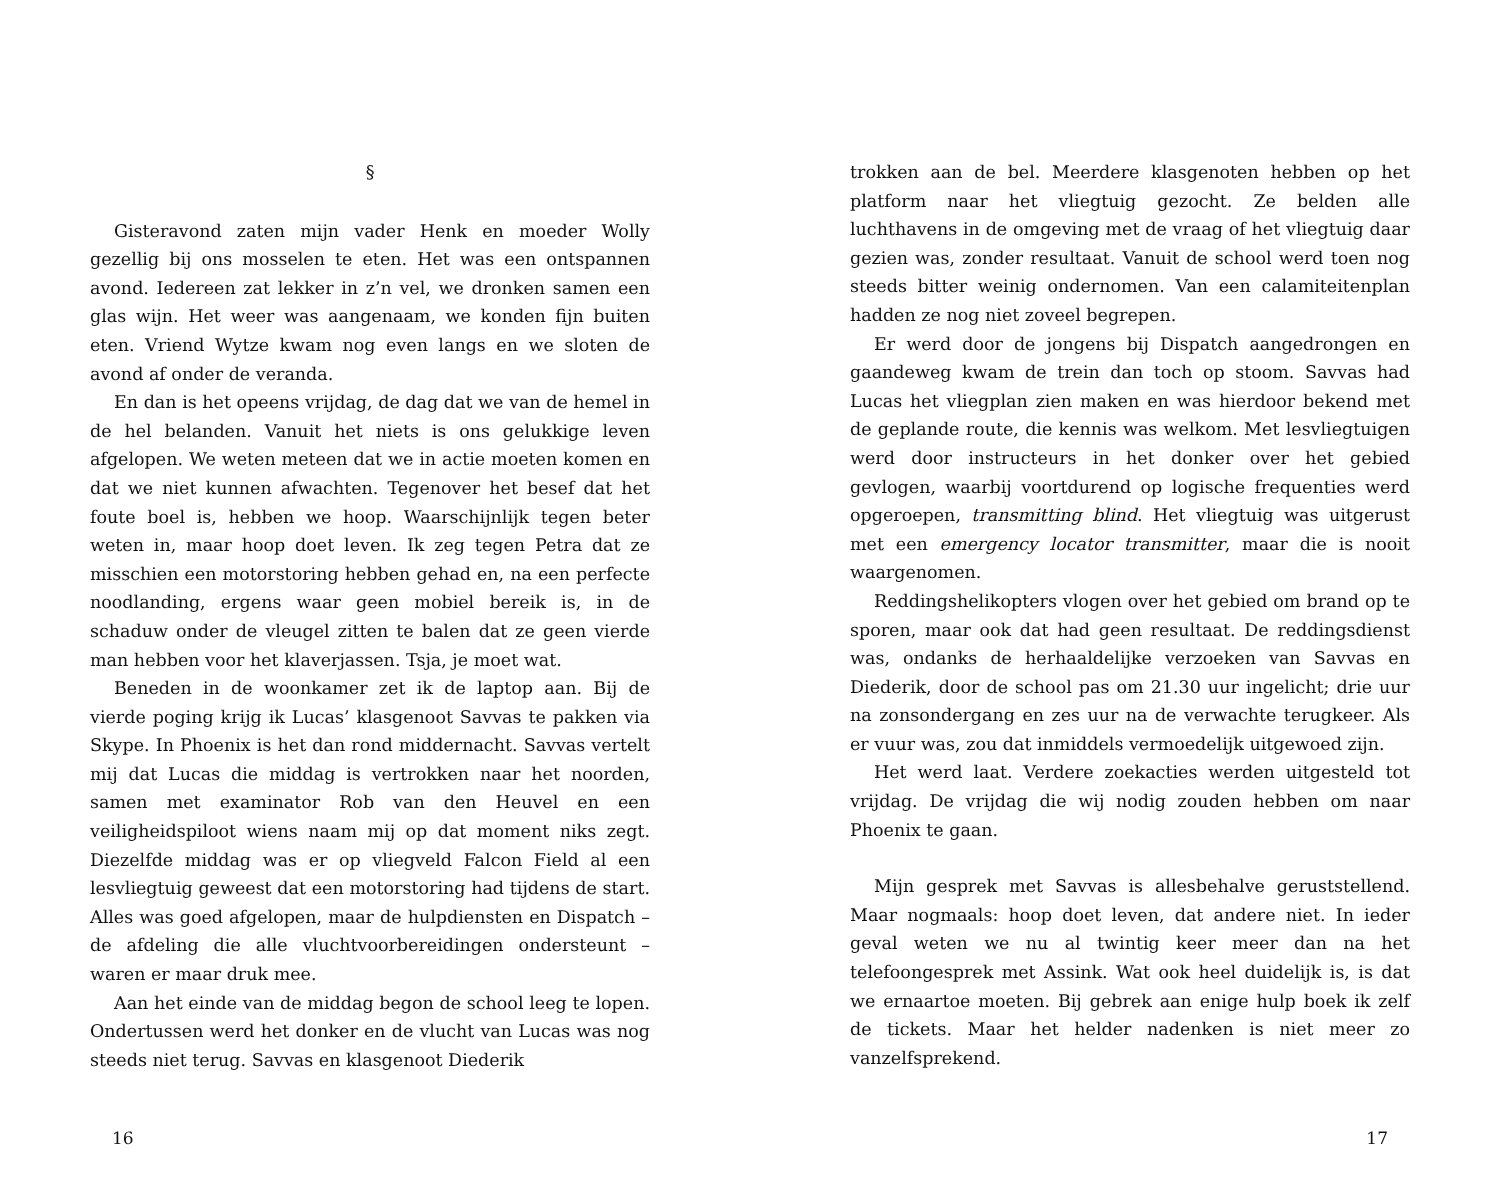§
Gisteravond zaten mijn vader Henk en moeder Wolly gezellig bij ons mosselen te eten. Het was een ontspannen avond. Iedereen zat lekker in z’n vel, we dronken samen een glas wijn. Het weer was aangenaam, we konden fijn buiten eten. Vriend Wytze kwam nog even langs en we sloten de avond af onder de veranda.
En dan is het opeens vrijdag, de dag dat we van de hemel in de hel belanden. Vanuit het niets is ons gelukkige leven afgelopen. We weten meteen dat we in actie moeten komen en dat we niet kunnen afwachten. Tegenover het besef dat het foute boel is, hebben we hoop. Waarschijnlijk tegen beter weten in, maar hoop doet leven. Ik zeg tegen Petra dat ze misschien een motorstoring hebben gehad en, na een perfecte noodlanding, ergens waar geen mobiel bereik is, in de schaduw onder de vleugel zitten te balen dat ze geen vierde man hebben voor het klaverjassen. Tsja, je moet wat.
Beneden in de woonkamer zet ik de laptop aan. Bij de vierde poging krijg ik Lucas’ klasgenoot Savvas te pakken via Skype. In Phoenix is het dan rond middernacht. Savvas vertelt mij dat Lucas die middag is vertrokken naar het noorden, samen met examinator Rob van den Heuvel en een veiligheidspiloot wiens naam mij op dat moment niks zegt. Diezelfde middag was er op vliegveld Falcon Field al een lesvliegtuig geweest dat een motorstoring had tijdens de start. Alles was goed afgelopen, maar de hulpdiensten en Dispatch – de afdeling die alle vluchtvoorbereidingen ondersteunt – waren er maar druk mee.
Aan het einde van de middag begon de school leeg te lopen. Ondertussen werd het donker en de vlucht van Lucas was nog steeds niet terug. Savvas en klasgenoot Diederik
16
trokken aan de bel. Meerdere klasgenoten hebben op het platform naar het vliegtuig gezocht. Ze belden alle luchthavens in de omgeving met de vraag of het vliegtuig daar gezien was, zonder resultaat. Vanuit de school werd toen nog steeds bitter weinig ondernomen. Van een calamiteitenplan hadden ze nog niet zoveel begrepen.
Er werd door de jongens bij Dispatch aangedrongen en gaandeweg kwam de trein dan toch op stoom. Savvas had Lucas het vliegplan zien maken en was hierdoor bekend met de geplande route, die kennis was welkom. Met lesvliegtuigen werd door instructeurs in het donker over het gebied gevlogen, waarbij voortdurend op logische frequenties werd opgeroepen, transmitting blind. Het vliegtuig was uitgerust met een emergency locator transmitter, maar die is nooit waargenomen.
Reddingshelikopters vlogen over het gebied om brand op te sporen, maar ook dat had geen resultaat. De reddingsdienst was, ondanks de herhaaldelijke verzoeken van Savvas en Diederik, door de school pas om 21.30 uur ingelicht; drie uur na zonsondergang en zes uur na de verwachte terugkeer. Als er vuur was, zou dat inmiddels vermoedelijk uitgewoed zijn.
Het werd laat. Verdere zoekacties werden uitgesteld tot vrijdag. De vrijdag die wij nodig zouden hebben om naar Phoenix te gaan.
Mijn gesprek met Savvas is allesbehalve geruststellend. Maar nogmaals: hoop doet leven, dat andere niet. In ieder geval weten we nu al twintig keer meer dan na het telefoongesprek met Assink. Wat ook heel duidelijk is, is dat we ernaartoe moeten. Bij gebrek aan enige hulp boek ik zelf de tickets. Maar het helder nadenken is niet meer zo vanzelfsprekend.
17